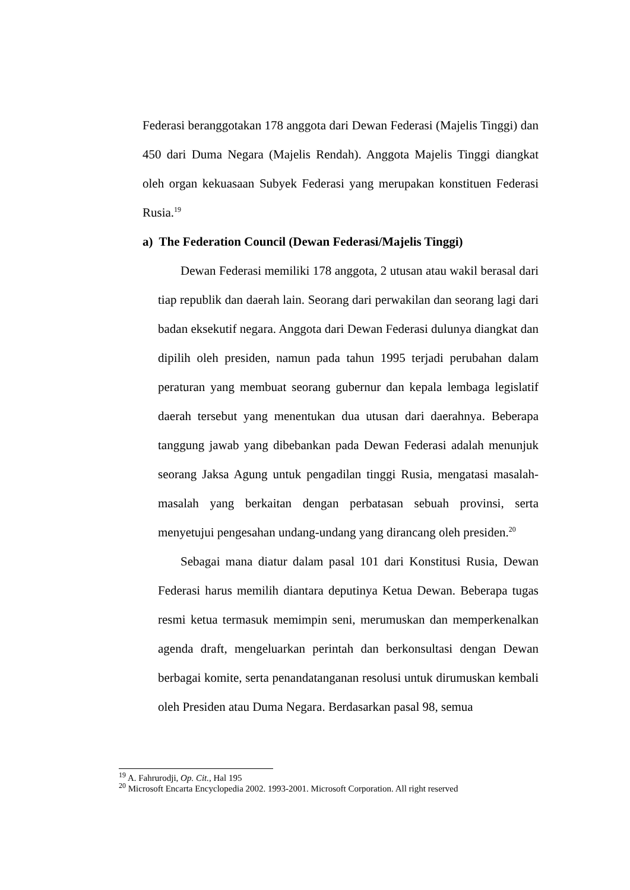Federasi beranggotakan 178 anggota dari Dewan Federasi (Majelis Tinggi) dan 450 dari Duma Negara (Majelis Rendah). Anggota Majelis Tinggi diangkat oleh organ kekuasaan Subyek Federasi yang merupakan konstituen Federasi Rusia.<sup>19</sup>
a) The Federation Council (Dewan Federasi/Majelis Tinggi)
Dewan Federasi memiliki 178 anggota, 2 utusan atau wakil berasal dari tiap republik dan daerah lain. Seorang dari perwakilan dan seorang lagi dari badan eksekutif negara. Anggota dari Dewan Federasi dulunya diangkat dan dipilih oleh presiden, namun pada tahun 1995 terjadi perubahan dalam peraturan yang membuat seorang gubernur dan kepala lembaga legislatif daerah tersebut yang menentukan dua utusan dari daerahnya. Beberapa tanggung jawab yang dibebankan pada Dewan Federasi adalah menunjuk seorang Jaksa Agung untuk pengadilan tinggi Rusia, mengatasi masalah-masalah yang berkaitan dengan perbatasan sebuah provinsi, serta menyetujui pengesahan undang-undang yang dirancang oleh presiden.<sup>20</sup>
Sebagai mana diatur dalam pasal 101 dari Konstitusi Rusia, Dewan Federasi harus memilih diantara deputinya Ketua Dewan. Beberapa tugas resmi ketua termasuk memimpin seni, merumuskan dan memperkenalkan agenda draft, mengeluarkan perintah dan berkonsultasi dengan Dewan berbagai komite, serta penandatanganan resolusi untuk dirumuskan kembali oleh Presiden atau Duma Negara. Berdasarkan pasal 98, semua
<sup>19</sup> A. Fahrurodji, Op. Cit., Hal 195
<sup>20</sup> Microsoft Encarta Encyclopedia 2002. 1993-2001. Microsoft Corporation. All right reserved